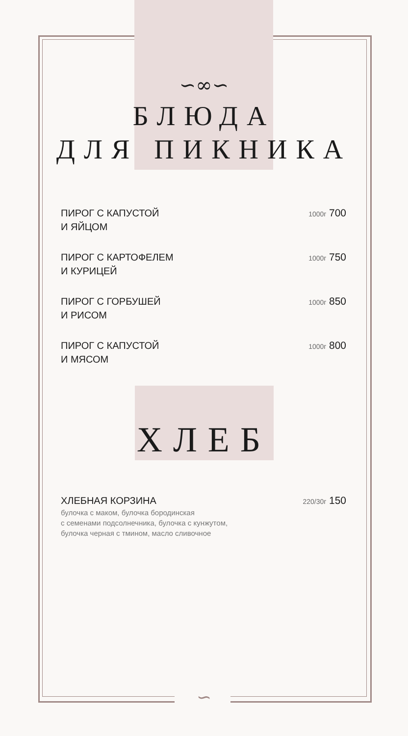∽∞∽
БЛЮДА
ДЛЯ ПИКНИКА
ПИРОГ С КАПУСТОЙ
И ЯЙЦОМ
1000г 700
ПИРОГ С КАРТОФЕЛЕМ
И КУРИЦЕЙ
1000г 750
ПИРОГ С ГОРБУШЕЙ
И РИСОМ
1000г 850
ПИРОГ С КАПУСТОЙ
И МЯСОМ
1000г 800
ХЛЕБ
ХЛЕБНАЯ КОРЗИНА
булочка с маком, булочка бородинская
с семенами подсолнечника, булочка с кунжутом,
булочка черная с тмином, масло сливочное
220/30г 150
∽